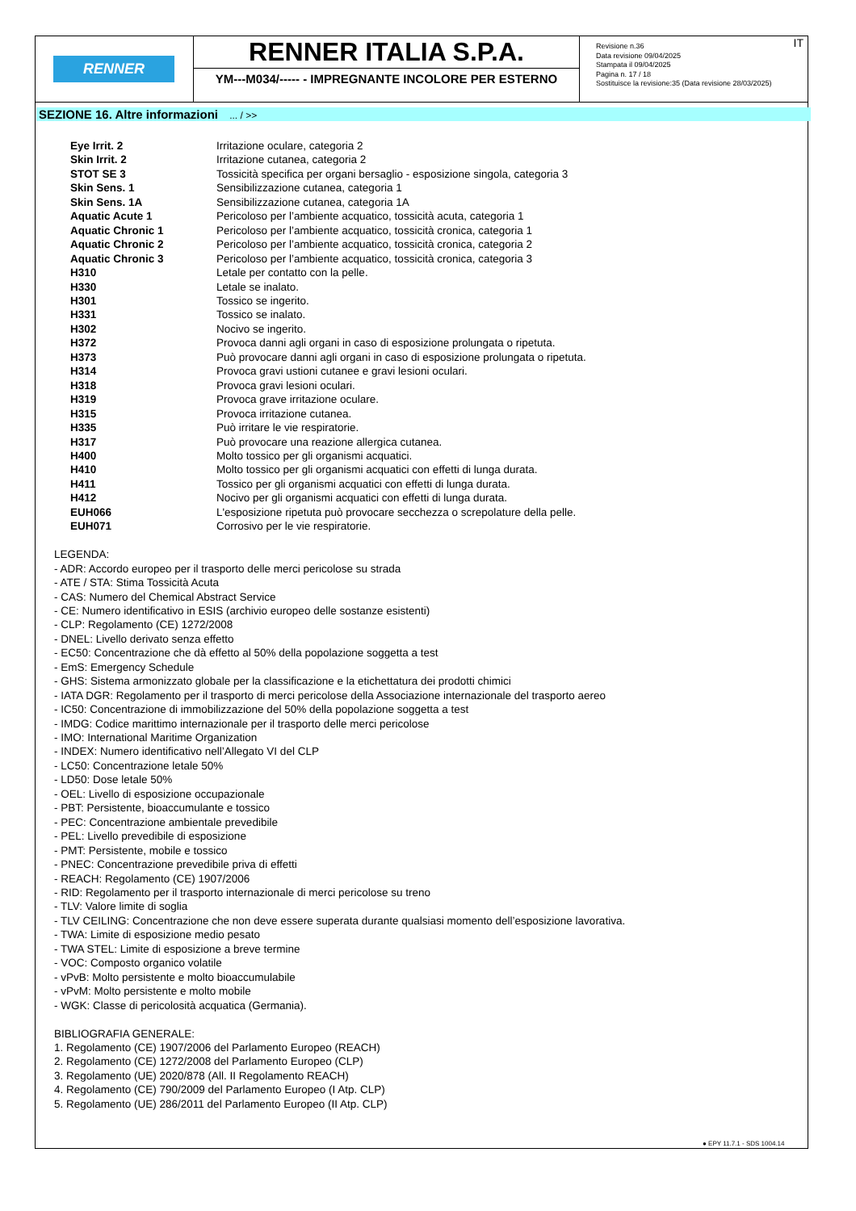RENNER
RENNER ITALIA S.P.A.
YM---M034/----- - IMPREGNANTE INCOLORE PER ESTERNO
Revisione n.36
Data revisione 09/04/2025
Stampata il 09/04/2025
Pagina n. 17 / 18
Sostituisce la revisione:35 (Data revisione 28/03/2025)
IT
SEZIONE 16. Altre informazioni ... / >>
| Eye Irrit. 2 | Irritazione oculare, categoria 2 |
| Skin Irrit. 2 | Irritazione cutanea, categoria 2 |
| STOT SE 3 | Tossicità specifica per organi bersaglio - esposizione singola, categoria 3 |
| Skin Sens. 1 | Sensibilizzazione cutanea, categoria 1 |
| Skin Sens. 1A | Sensibilizzazione cutanea, categoria 1A |
| Aquatic Acute 1 | Pericoloso per l’ambiente acquatico, tossicità acuta, categoria 1 |
| Aquatic Chronic 1 | Pericoloso per l’ambiente acquatico, tossicità cronica, categoria 1 |
| Aquatic Chronic 2 | Pericoloso per l’ambiente acquatico, tossicità cronica, categoria 2 |
| Aquatic Chronic 3 | Pericoloso per l’ambiente acquatico, tossicità cronica, categoria 3 |
| H310 | Letale per contatto con la pelle. |
| H330 | Letale se inalato. |
| H301 | Tossico se ingerito. |
| H331 | Tossico se inalato. |
| H302 | Nocivo se ingerito. |
| H372 | Provoca danni agli organi in caso di esposizione prolungata o ripetuta. |
| H373 | Può provocare danni agli organi in caso di esposizione prolungata o ripetuta. |
| H314 | Provoca gravi ustioni cutanee e gravi lesioni oculari. |
| H318 | Provoca gravi lesioni oculari. |
| H319 | Provoca grave irritazione oculare. |
| H315 | Provoca irritazione cutanea. |
| H335 | Può irritare le vie respiratorie. |
| H317 | Può provocare una reazione allergica cutanea. |
| H400 | Molto tossico per gli organismi acquatici. |
| H410 | Molto tossico per gli organismi acquatici con effetti di lunga durata. |
| H411 | Tossico per gli organismi acquatici con effetti di lunga durata. |
| H412 | Nocivo per gli organismi acquatici con effetti di lunga durata. |
| EUH066 | L'esposizione ripetuta può provocare secchezza o screpolature della pelle. |
| EUH071 | Corrosivo per le vie respiratorie. |
LEGENDA:
- ADR: Accordo europeo per il trasporto delle merci pericolose su strada
- ATE / STA: Stima Tossicità Acuta
- CAS: Numero del Chemical Abstract Service
- CE: Numero identificativo in ESIS (archivio europeo delle sostanze esistenti)
- CLP: Regolamento (CE) 1272/2008
- DNEL: Livello derivato senza effetto
- EC50: Concentrazione che dà effetto al 50% della popolazione soggetta a test
- EmS: Emergency Schedule
- GHS: Sistema armonizzato globale per la classificazione e la etichettatura dei prodotti chimici
- IATA DGR: Regolamento per il trasporto di merci pericolose della Associazione internazionale del trasporto aereo
- IC50: Concentrazione di immobilizzazione del 50% della popolazione soggetta a test
- IMDG: Codice marittimo internazionale per il trasporto delle merci pericolose
- IMO: International Maritime Organization
- INDEX: Numero identificativo nell’Allegato VI del CLP
- LC50: Concentrazione letale 50%
- LD50: Dose letale 50%
- OEL: Livello di esposizione occupazionale
- PBT: Persistente, bioaccumulante e tossico
- PEC: Concentrazione ambientale prevedibile
- PEL: Livello prevedibile di esposizione
- PMT: Persistente, mobile e tossico
- PNEC: Concentrazione prevedibile priva di effetti
- REACH: Regolamento (CE) 1907/2006
- RID: Regolamento per il trasporto internazionale di merci pericolose su treno
- TLV: Valore limite di soglia
- TLV CEILING: Concentrazione che non deve essere superata durante qualsiasi momento dell’esposizione lavorativa.
- TWA: Limite di esposizione medio pesato
- TWA STEL: Limite di esposizione a breve termine
- VOC: Composto organico volatile
- vPvB: Molto persistente e molto bioaccumulabile
- vPvM: Molto persistente e molto mobile
- WGK: Classe di pericolosità acquatica (Germania).
BIBLIOGRAFIA GENERALE:
1. Regolamento (CE) 1907/2006 del Parlamento Europeo (REACH)
2. Regolamento (CE) 1272/2008 del Parlamento Europeo (CLP)
3. Regolamento (UE) 2020/878 (All. II Regolamento REACH)
4. Regolamento (CE) 790/2009 del Parlamento Europeo (I Atp. CLP)
5. Regolamento (UE) 286/2011 del Parlamento Europeo (II Atp. CLP)
● EPY 11.7.1 - SDS 1004.14